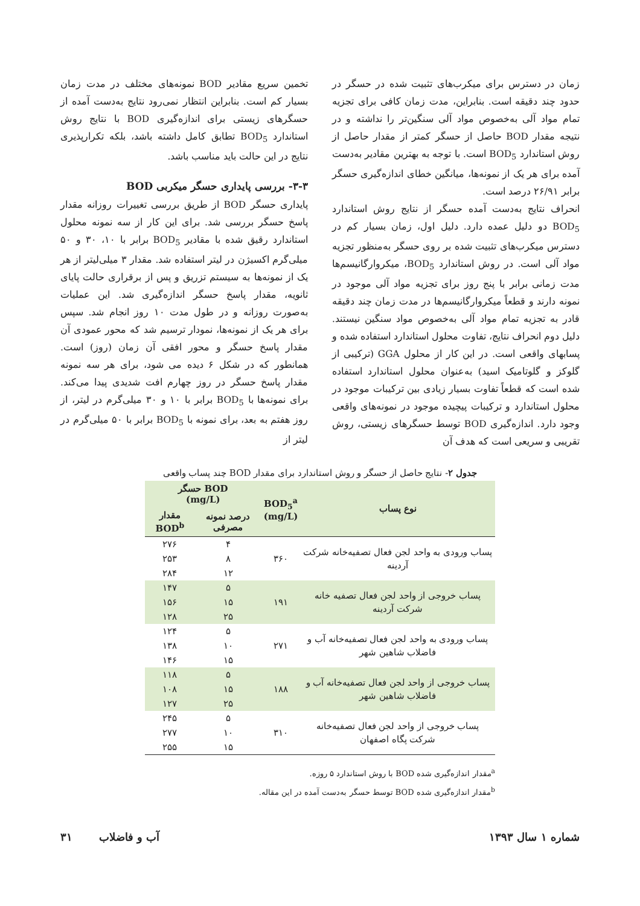زمان در دسترس برای میکرب‌های تثبیت شده در حسگر در حدود چند دقیقه است. بنابراین، مدت زمان کافی برای تجزیه تمام مواد آلی به‌خصوص مواد آلی سنگین‌تر را نداشته و در نتیجه مقدار BOD حاصل از حسگر کمتر از مقدار حاصل از روش استاندارد BOD<sub>5</sub> است. با توجه به بهترین مقادیر به‌دست آمده برای هر یک از نمونه‌ها، میانگین خطای اندازه‌گیری حسگر برابر ۲۶/۹۱ درصد است.
انحراف نتایج به‌دست آمده حسگر از نتایج روش استاندارد BOD<sub>5</sub> دو دلیل عمده دارد. دلیل اول، زمان بسیار کم در دسترس میکرب‌های تثبیت شده بر روی حسگر به‌منظور تجزیه مواد آلی است. در روش استاندارد BOD<sub>5</sub>، میکروارگانیسم‌ها مدت زمانی برابر با پنج روز برای تجزیه مواد آلی موجود در نمونه دارند و قطعاً میکروارگانیسم‌ها در مدت زمان چند دقیقه قادر به تجزیه تمام مواد آلی به‌خصوص مواد سنگین نیستند. دلیل دوم انحراف نتایج، تفاوت محلول استاندارد استفاده شده و پسابهای واقعی است. در این کار از محلول GGA (ترکیبی از گلوکز و گلوتامیک اسید) به‌عنوان محلول استاندارد استفاده شده است که قطعاً تفاوت بسیار زیادی بین ترکیبات موجود در محلول استاندارد و ترکیبات پیچیده موجود در نمونه‌های واقعی وجود دارد. اندازه‌گیری BOD توسط حسگرهای زیستی، روش تقریبی و سریعی است که هدف آن
تخمین سریع مقادیر BOD نمونه‌های مختلف در مدت زمان بسیار کم است. بنابراین انتظار نمی‌رود نتایج به‌دست آمده از حسگرهای زیستی برای اندازه‌گیری BOD با نتایج روش استاندارد BOD<sub>5</sub> تطابق کامل داشته باشد، بلکه تکرارپذیری نتایج در این حالت باید مناسب باشد.
۳-۳- بررسی پایداری حسگر میکربی BOD
پایداری حسگر BOD از طریق بررسی تغییرات روزانه مقدار پاسخ حسگر بررسی شد. برای این کار از سه نمونه محلول استاندارد رقیق شده با مقادیر BOD<sub>5</sub> برابر با ۱۰، ۳۰ و ۵۰ میلی‌گرم اکسیژن در لیتر استفاده شد. مقدار ۳ میلی‌لیتر از هر یک از نمونه‌ها به سیستم تزریق و پس از برقراری حالت پایای ثانویه، مقدار پاسخ حسگر اندازه‌گیری شد. این عملیات به‌صورت روزانه و در طول مدت ۱۰ روز انجام شد. سپس برای هر یک از نمونه‌ها، نمودار ترسیم شد که محور عمودی آن مقدار پاسخ حسگر و محور افقی آن زمان (روز) است. همانطور که در شکل ۶ دیده می شود، برای هر سه نمونه مقدار پاسخ حسگر در روز چهارم افت شدیدی پیدا می‌کند. برای نمونه‌ها با BOD<sub>5</sub> برابر با ۱۰ و ۳۰ میلی‌گرم در لیتر، از روز هفتم به بعد، برای نمونه با BOD<sub>5</sub> برابر با ۵۰ میلی‌گرم در لیتر از
جدول ۲- نتایج حاصل از حسگر و روش استاندارد برای مقدار BOD چند پساب واقعی
| نوع پساب | BOD<sub>5</sub><sup>a</sup> (mg/L) | BOD حسگر (mg/L) | |
| --- | --- | --- | --- |
| | | درصد نمونه مصرفی | مقدار BOD<sup>b</sup> |
| پساب ورودی به واحد لجن فعال تصفیه‌خانه شرکت آردینه | ۳۶۰ | ۴ | ۲۷۶ |
| | | ۸ | ۲۵۳ |
| | | ۱۲ | ۲۸۴ |
| پساب خروجی از واحد لجن فعال تصفیه خانه شرکت آردینه | ۱۹۱ | ۵ | ۱۴۷ |
| | | ۱۵ | ۱۵۶ |
| | | ۲۵ | ۱۲۸ |
| پساب ورودی به واحد لجن فعال تصفیه‌خانه آب و فاضلاب شاهین شهر | ۲۷۱ | ۵ | ۱۲۴ |
| | | ۱۰ | ۱۳۸ |
| | | ۱۵ | ۱۴۶ |
| پساب خروجی از واحد لجن فعال تصفیه‌خانه آب و فاضلاب شاهین شهر | ۱۸۸ | ۵ | ۱۱۸ |
| | | ۱۵ | ۱۰۸ |
| | | ۲۵ | ۱۲۷ |
| پساب خروجی از واحد لجن فعال تصفیه‌خانه شرکت پگاه اصفهان | ۳۱۰ | ۵ | ۲۴۵ |
| | | ۱۰ | ۲۷۷ |
| | | ۱۵ | ۲۵۵ |
<sup>a</sup> مقدار اندازه‌گیری شده BOD با روش استاندارد ۵ روزه.
<sup>b</sup> مقدار اندازه‌گیری شده BOD توسط حسگر به‌دست آمده در این مقاله.
شماره ۱ سال ۱۳۹۳ آب و فاضلاب ۳۱